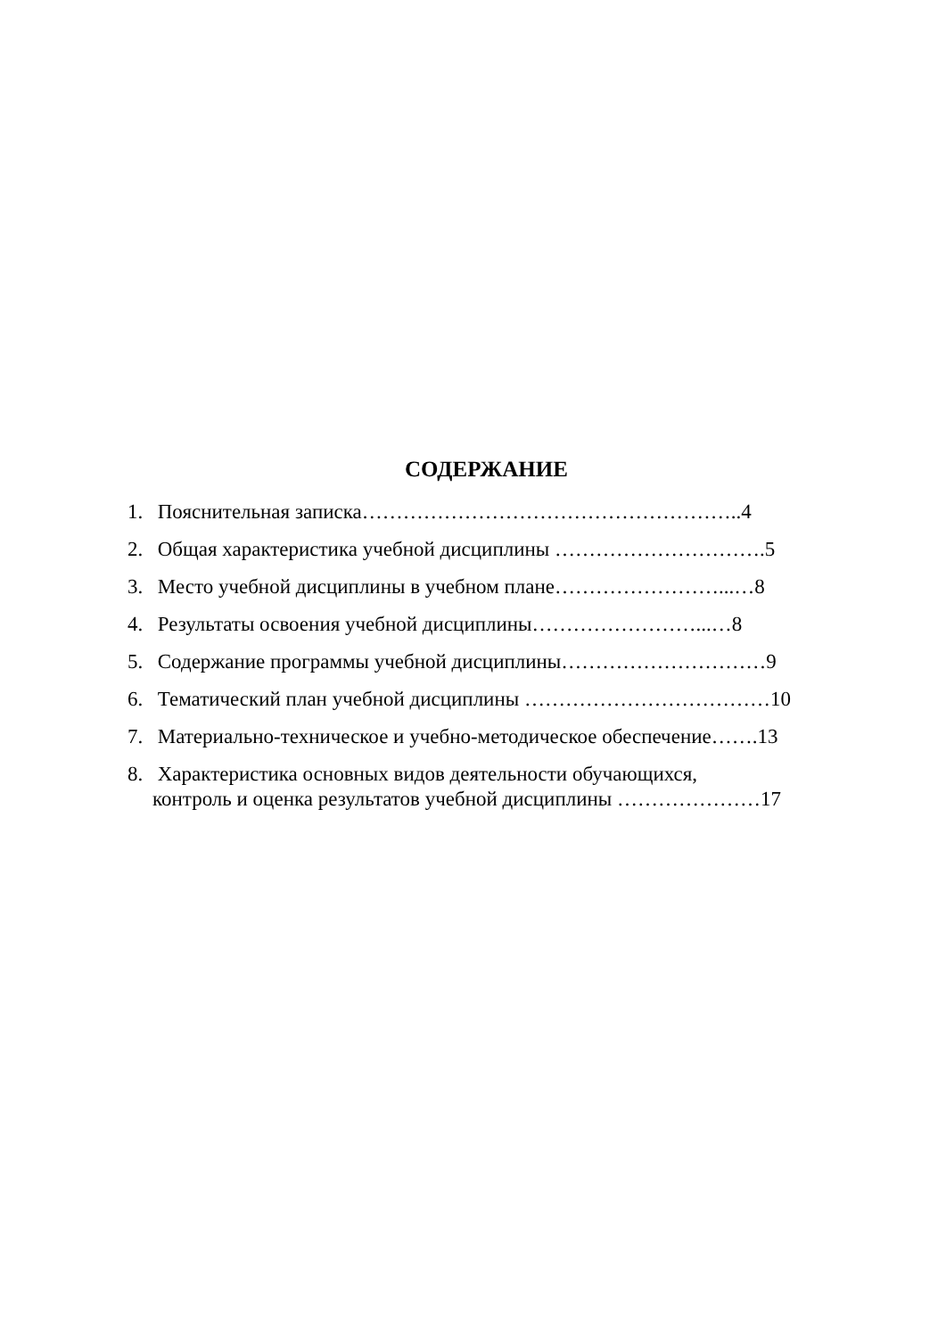СОДЕРЖАНИЕ
1. Пояснительная записка………………………………………………..4
2. Общая характеристика учебной дисциплины ………………………….5
3. Место учебной дисциплины в учебном плане……………………...…8
4. Результаты освоения учебной дисциплины……………………...…8
5. Содержание программы учебной дисциплины…………………………9
6. Тематический план учебной дисциплины ………………………………10
7. Материально-техническое и учебно-методическое обеспечение…….13
8. Характеристика основных видов деятельности обучающихся,
контроль и оценка результатов учебной дисциплины …………………17